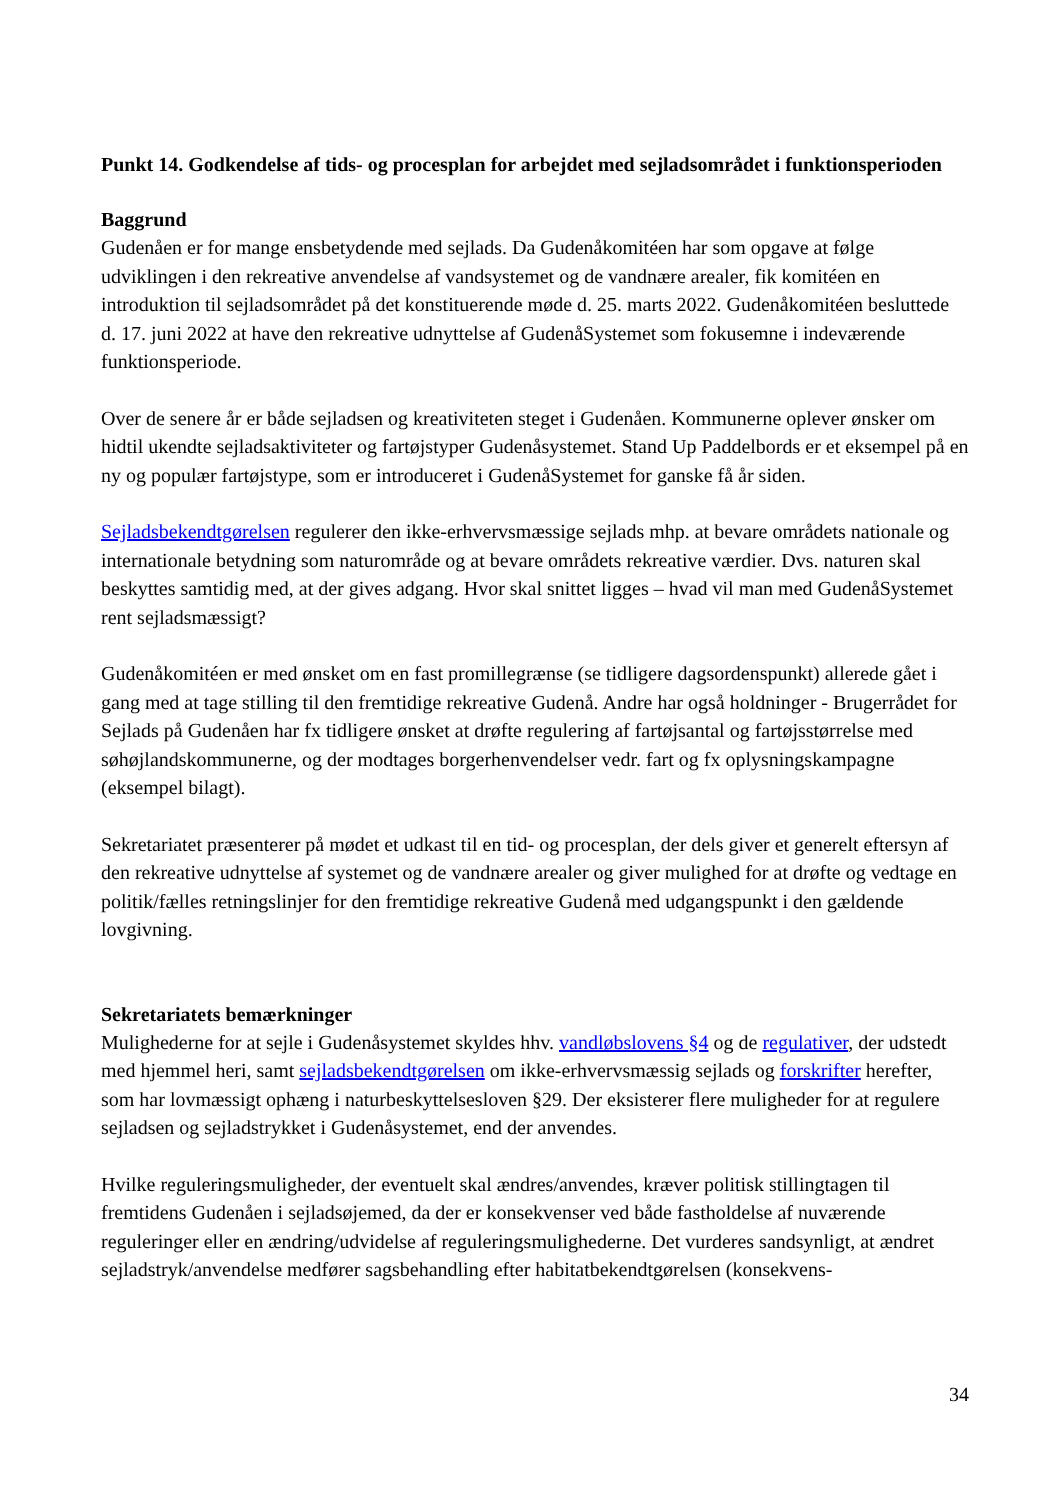Punkt 14. Godkendelse af tids- og procesplan for arbejdet med sejladsområdet i funktionsperioden
Baggrund
Gudenåen er for mange ensbetydende med sejlads. Da Gudenåkomitéen har som opgave at følge udviklingen i den rekreative anvendelse af vandsystemet og de vandnære arealer, fik komitéen en introduktion til sejladsområdet på det konstituerende møde d. 25. marts 2022. Gudenåkomitéen besluttede d. 17. juni 2022 at have den rekreative udnyttelse af GudenåSystemet som fokusemne i indeværende funktionsperiode.
Over de senere år er både sejladsen og kreativiteten steget i Gudenåen. Kommunerne oplever ønsker om hidtil ukendte sejladsaktiviteter og fartøjstyper Gudenåsystemet. Stand Up Paddelbords er et eksempel på en ny og populær fartøjstype, som er introduceret i GudenåSystemet for ganske få år siden.
Sejladsbekendtgørelsen regulerer den ikke-erhvervsmæssige sejlads mhp. at bevare områdets nationale og internationale betydning som naturområde og at bevare områdets rekreative værdier. Dvs. naturen skal beskyttes samtidig med, at der gives adgang. Hvor skal snittet ligges – hvad vil man med GudenåSystemet rent sejladsmæssigt?
Gudenåkomitéen er med ønsket om en fast promillegrænse (se tidligere dagsordenspunkt) allerede gået i gang med at tage stilling til den fremtidige rekreative Gudenå. Andre har også holdninger - Brugerrådet for Sejlads på Gudenåen har fx tidligere ønsket at drøfte regulering af fartøjsantal og fartøjsstørrelse med søhøjlandskommunerne, og der modtages borgerhenvendelser vedr. fart og fx oplysningskampagne (eksempel bilagt).
Sekretariatet præsenterer på mødet et udkast til en tid- og procesplan, der dels giver et generelt eftersyn af den rekreative udnyttelse af systemet og de vandnære arealer og giver mulighed for at drøfte og vedtage en politik/fælles retningslinjer for den fremtidige rekreative Gudenå med udgangspunkt i den gældende lovgivning.
Sekretariatets bemærkninger
Mulighederne for at sejle i Gudenåsystemet skyldes hhv. vandløbslovens §4 og de regulativer, der udstedt med hjemmel heri, samt sejladsbekendtgørelsen om ikke-erhvervsmæssig sejlads og forskrifter herefter, som har lovmæssigt ophæng i naturbeskyttelsesloven §29. Der eksisterer flere muligheder for at regulere sejladsen og sejladstrykket i Gudenåsystemet, end der anvendes.
Hvilke reguleringsmuligheder, der eventuelt skal ændres/anvendes, kræver politisk stillingtagen til fremtidens Gudenåen i sejladsøjemed, da der er konsekvenser ved både fastholdelse af nuværende reguleringer eller en ændring/udvidelse af reguleringsmulighederne. Det vurderes sandsynligt, at ændret sejladstryk/anvendelse medfører sagsbehandling efter habitatbekendtgørelsen (konsekvens-
34